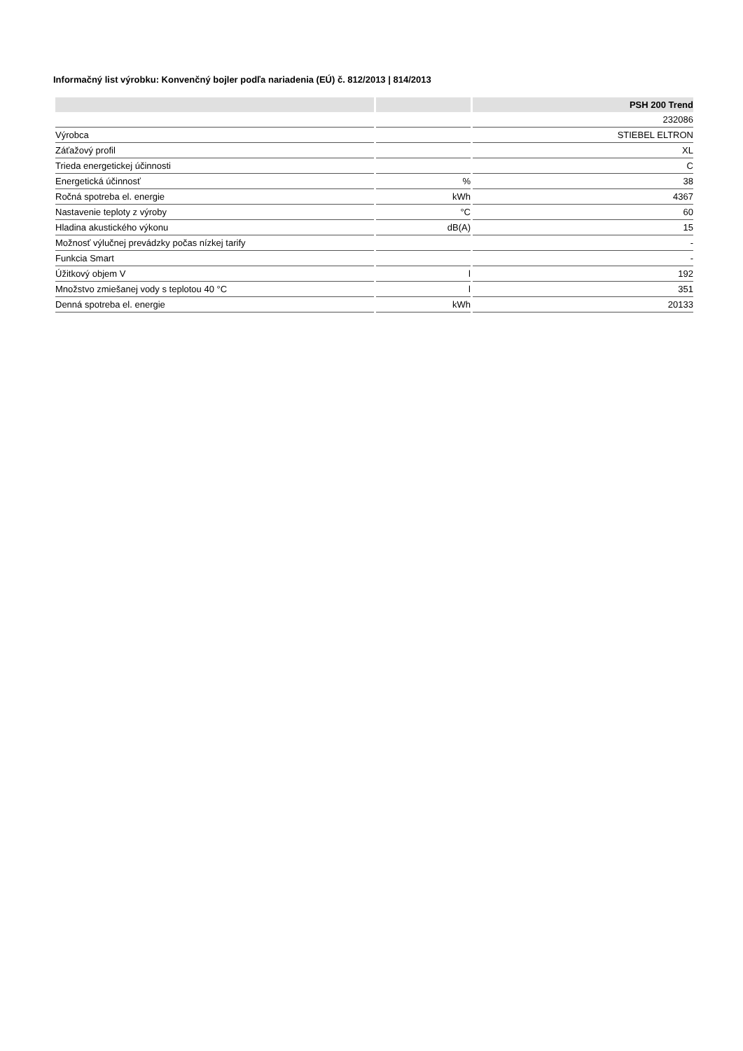Informačný list výrobku: Konvenčný bojler podľa nariadenia (EÚ) č. 812/2013 | 814/2013
| | | PSH 200 Trend |
| --- | --- | --- |
| | | 232086 |
| Výrobca | | STIEBEL ELTRON |
| Záťažový profil | | XL |
| Trieda energetickej účinnosti | | C |
| Energetická účinnosť | % | 38 |
| Ročná spotreba el. energie | kWh | 4367 |
| Nastavenie teploty z výroby | °C | 60 |
| Hladina akustického výkonu | dB(A) | 15 |
| Možnosť výlučnej prevádzky počas nízkej tarify | | - |
| Funkcia Smart | | - |
| Úžitkový objem V | l | 192 |
| Množstvo zmiešanej vody s teplotou 40 °C | l | 351 |
| Denná spotreba el. energie | kWh | 20133 |